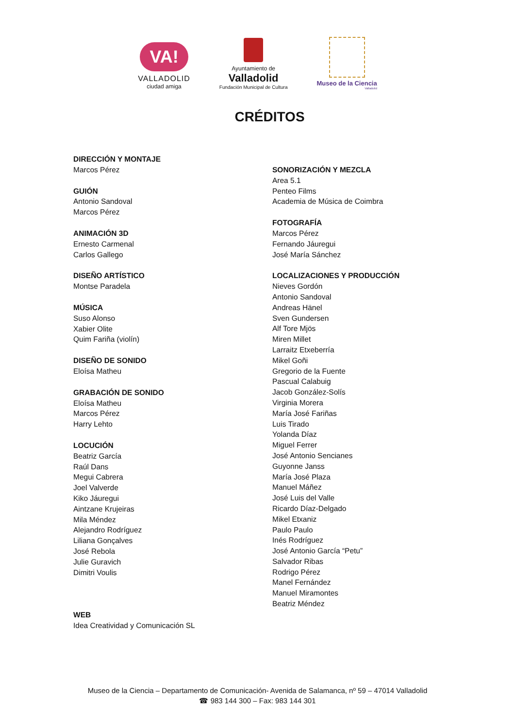VA!
VALLADOLID
ciudad amiga
Ayuntamiento de
Valladolid
Fundación Municipal de Cultura
Museo de la Ciencia
Valladolid
CRÉDITOS
DIRECCIÓN Y MONTAJE
Marcos Pérez
GUIÓN
Antonio Sandoval
Marcos Pérez
ANIMACIÓN 3D
Ernesto Carmenal
Carlos Gallego
DISEÑO ARTÍSTICO
Montse Paradela
MÚSICA
Suso Alonso
Xabier Olite
Quim Fariña (violín)
DISEÑO DE SONIDO
Eloísa Matheu
GRABACIÓN DE SONIDO
Eloísa Matheu
Marcos Pérez
Harry Lehto
LOCUCIÓN
Beatriz García
Raúl Dans
Megui Cabrera
Joel Valverde
Kiko Jáuregui
Aintzane Krujeiras
Mila Méndez
Alejandro Rodríguez
Liliana Gonçalves
José Rebola
Julie Guravich
Dimitri Voulis
WEB
Idea Creatividad y Comunicación SL
SONORIZACIÓN Y MEZCLA
Area 5.1
Penteo Films
Academia de Música de Coimbra
FOTOGRAFÍA
Marcos Pérez
Fernando Jáuregui
José María Sánchez
LOCALIZACIONES Y PRODUCCIÓN
Nieves Gordón
Antonio Sandoval
Andreas Hänel
Sven Gundersen
Alf Tore Mjös
Miren Millet
Larraitz Etxeberría
Mikel Goñi
Gregorio de la Fuente
Pascual Calabuig
Jacob González-Solís
Virginia Morera
María José Fariñas
Luis Tirado
Yolanda Díaz
Miguel Ferrer
José Antonio Sencianes
Guyonne Janss
María José Plaza
Manuel Máñez
José Luis del Valle
Ricardo Díaz-Delgado
Mikel Etxaniz
Paulo Paulo
Inés Rodríguez
José Antonio García “Petu”
Salvador Ribas
Rodrigo Pérez
Manel Fernández
Manuel Miramontes
Beatriz Méndez
Museo de la Ciencia – Departamento de Comunicación- Avenida de Salamanca, nº 59 – 47014 Valladolid
☎ 983 144 300 – Fax: 983 144 301